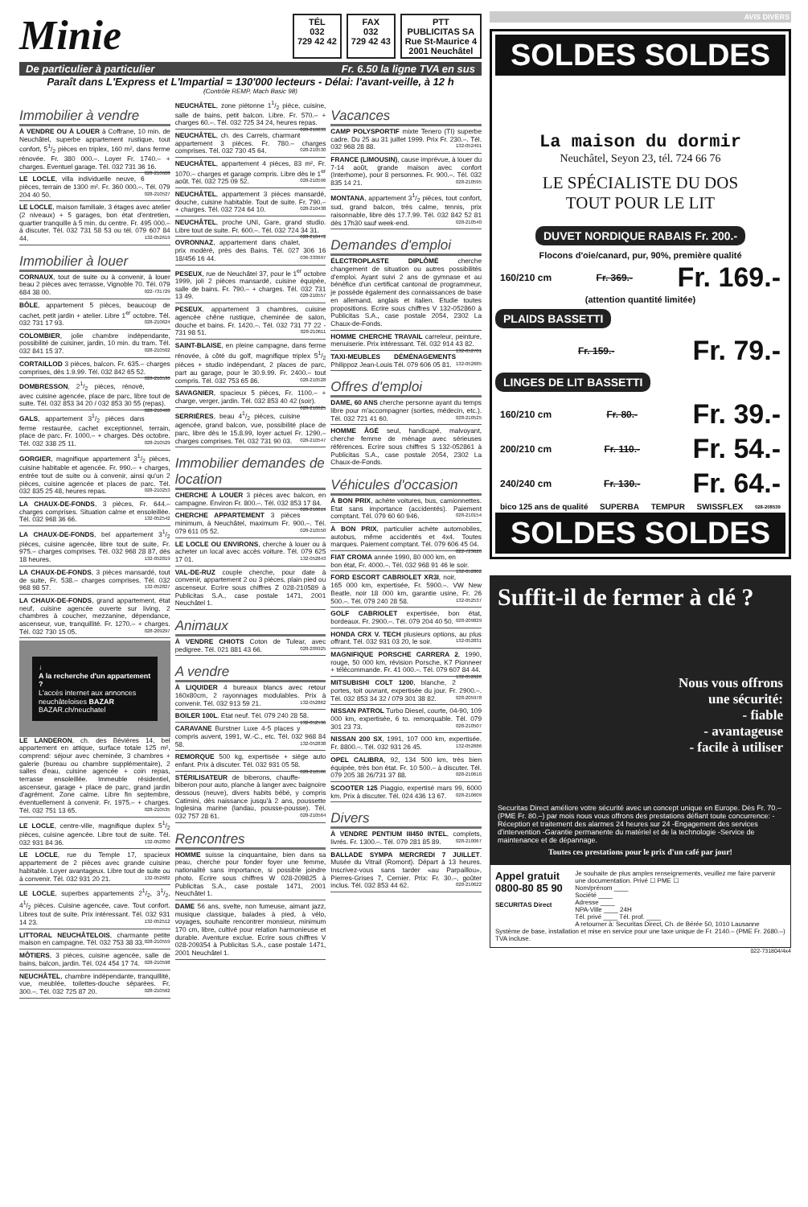Minie
TÉL
032
729 42 42
FAX
032
729 42 43
PTT
PUBLICITAS SA
Rue St-Maurice 4
2001 Neuchâtel
De particulier à particulier Fr. 6.50 la ligne TVA en sus
Paraît dans L'Express et L'Impartial = 130'000 lecteurs - Délai: l'avant-veille, à 12 h
(Contrôle REMP, Mach Basic 98)
Immobilier à vendre
À VENDRE OU À LOUER à Coffrane, 10 min. de Neuchâtel, superbe appartement rustique, tout confort, 51/2 pièces en triplex, 160 m², dans ferme rénovée. Fr. 380 000.–. Loyer Fr. 1740.– + charges. Eventuel garage. Tél. 032 731 36 16. 028-210608
LE LOCLE, villa individuelle neuve, 6 pièces, terrain de 1300 m². Fr. 360 000.–. Tél. 079 204 40 50. 028-210527
LE LOCLE, maison familiale, 3 étages avec atelier (2 niveaux) + 5 garages, bon état d'entretien, quartier tranquille à 5 min. du centre. Fr. 495 000.– à discuter. Tél. 032 731 58 53 ou tél. 079 607 84 44. 132-052619
Immobilier à louer
CORNAUX, tout de suite ou à convenir, à louer beau 2 pièces avec terrasse, Vignoble 70. Tél. 079 684 38 00. 022-731729
BÔLE, appartement 5 pièces, beaucoup de cachet, petit jardin + atelier. Libre 1<sup>er</sup> octobre. Tél. 032 731 17 93. 028-210624
COLOMBIER, jolie chambre indépendante, possibilité de cuisiner, jardin, 10 min. du tram. Tél. 032 841 15 37. 028-210502
CORTAILLOD 3 pièces, balcon. Fr. 635.– charges comprises, dès 1.9.99. Tél. 032 842 65 52. 028-210536
DOMBRESSON, 21/2 pièces, rénové, avec cuisine agencée, place de parc, libre tout de suite. Tél. 032 853 34 20 / 032 853 30 55 (repas). 028-210408
GALS, appartement 31/2 pièces dans ferme restaurée, cachet exceptionnel, terrain, place de parc. Fr. 1000.– + charges. Dès octobre. Tél. 032 338 25 11. 028-210529
GORGIER, magnifique appartement 31/2 pièces, cuisine habitable et agencée. Fr. 990.– + charges, entrée tout de suite ou à convenir, ainsi qu'un 2 pièces, cuisine agencée et places de parc. Tél. 032 835 25 48, heures repas. 028-210253
LA CHAUX-DE-FONDS, 3 pièces, Fr. 644.– charges comprises. Situation calme et ensoleillée. Tél. 032 968 36 66. 132-052542
LA CHAUX-DE-FONDS, bel appartement 31/2 pièces, cuisine agencée, libre tout de suite, Fr. 975.– charges comprises. Tél. 032 968 28 87, dès 18 heures. 132-052819
LA CHAUX-DE-FONDS, 3 pièces mansardé, tout de suite, Fr. 538.– charges comprises. Tél. 032 968 98 57. 132-052827
LA CHAUX-DE-FONDS, grand appartement, état neuf, cuisine agencée ouverte sur living, 2 chambres à coucher, mezzanine, dépendance, ascenseur, vue, tranquillité. Fr. 1270.– + charges. Tél. 032 730 15 05. 028-209297
↓
A la recherche d'un appartement ?
L'accès internet aux annonces neuchâteloises BAZAR BAZAR.ch/neuchatel
LE LANDERON, ch. des Bévières 14, bel appartement en attique, surface totale 125 m², comprend: séjour avec cheminée, 3 chambres + galerie (bureau ou chambre supplémentaire), 2 salles d'eau, cuisine agencée + coin repas, terrasse ensoleillée. Immeuble résidentiel, ascenseur, garage + place de parc, grand jardin d'agrément. Zone calme. Libre fin septembre, éventuellement à convenir. Fr. 1975.– + charges. Tél. 032 751 13 65. 028-210535
LE LOCLE, centre-ville, magnifique duplex 51/2 pièces, cuisine agencée. Libre tout de suite. Tél. 032 931 84 36. 132-052850
LE LOCLE, rue du Temple 17, spacieux appartement de 2 pièces avec grande cuisine habitable. Loyer avantageux. Libre tout de suite ou à convenir. Tél. 032 931 20 21. 132-052682
LE LOCLE, superbes appartements 21/2, 31/2, 41/2 pièces. Cuisine agencée, cave. Tout confort. Libres tout de suite. Prix intéressant. Tél. 032 931 14 23. 132-052512
LITTORAL NEUCHÂTELOIS, charmante petite maison en campagne. Tél. 032 753 38 33. 028-210559
MÔTIERS, 3 pièces, cuisine agencée, salle de bains, balcon, jardin. Tél. 024 454 17 74. 028-210598
NEUCHÂTEL, chambre indépendante, tranquillité, vue, meublée, toilettes-douche séparées. Fr. 300.–. Tél. 032 725 87 20. 028-210562
NEUCHÂTEL, zone piétonne 11/2 pièce, cuisine, salle de bains, petit balcon. Libre. Fr. 570.– + charges 60.–. Tél. 032 725 34 24, heures repas. 028-210633
NEUCHÂTEL, ch. des Carrels, charmant appartement 3 pièces. Fr. 780.– charges comprises. Tél. 032 730 45 64. 028-210530
NEUCHÂTEL, appartement 4 pièces, 83 m², Fr. 1070.– charges et garage compris. Libre dès le 1<sup>er</sup> août. Tél. 032 725 09 52. 028-210596
NEUCHÂTEL, appartement 3 pièces mansardé, douche, cuisine habitable. Tout de suite. Fr. 790.– + charges. Tél. 032 724 64 10. 028-210438
NEUCHÂTEL, proche UNI, Gare, grand studio. Libre tout de suite. Fr. 600.–. Tél. 032 724 34 31. 028-210472
OVRONNAZ, appartement dans chalet, prix modéré, près des Bains. Tél. 027 306 16 18/456 16 44. 036-333697
PESEUX, rue de Neuchâtel 37, pour le 1<sup>er</sup> octobre 1999, joli 2 pièces mansardé, cuisine équipée, salle de bains. Fr. 790.– + charges. Tél. 032 731 13 49. 028-210557
PESEUX, appartement 3 chambres, cuisine agencée chêne rustique, cheminée de salon, douche et bains. Fr. 1420.–. Tél. 032 731 77 22 - 731 98 51. 028-210611
SAINT-BLAISE, en pleine campagne, dans ferme rénovée, à côté du golf, magnifique triplex 51/2 pièces + studio indépendant, 2 places de parc, part au garage, pour le 30.9.99. Fr. 2400.– tout compris. Tél. 032 753 65 86. 028-210528
SAVAGNIER, spacieux 5 pièces, Fr. 1100.– + charge, verger, jardin. Tél. 032 853 40 42 (soir). 028-210625
SERRIÈRES, beau 41/2 pièces, cuisine agencée, grand balcon, vue, possibilité place de parc, libre dès le 15.8.99, loyer actuel Fr. 1290.– charges comprises. Tél. 032 731 90 03. 028-210547
Immobilier demandes de location
CHERCHE À LOUER 3 pièces avec balcon, en campagne. Environ Fr. 800.–. Tél. 032 853 17 84. 028-210619
CHERCHE APPARTEMENT 3 pièces minimum, à Neuchâtel, maximum Fr. 900.–. Tél. 079 611 05 52. 028-210550
LE LOCLE OU ENVIRONS, cherche à louer ou à acheter un local avec accès voiture. Tél. 079 625 17 01. 132-052843
VAL-DE-RUZ couple cherche, pour date à convenir, appartement 2 ou 3 pièces, plain pied ou ascenseur. Ecrire sous chiffres Z 028-210589 à Publicitas S.A., case postale 1471, 2001 Neuchâtel 1.
Animaux
À VENDRE CHIOTS Coton de Tulear, avec pedigree. Tél. 021 881 43 66. 028-209925
A vendre
À LIQUIDER 4 bureaux blancs avec retour 160x80cm, 2 rayonnages modulables. Prix à convenir. Tél. 032 913 59 21. 132-052862
BOILER 100L. Etat neuf. Tél. 079 240 28 58. 132-052536
CARAVANE Burstner Luxe 4-5 places y compris auvent, 1991, W.-C., etc. Tél. 032 968 84 58. 132-052838
REMORQUE 500 kg, expertisée + siège auto enfant. Prix à discuter. Tél. 032 931 05 58. 028-210506
STÉRILISATEUR de biberons, chauffe-biberon pour auto, planche à langer avec baignoire dessous (neuve), divers habits bébé, y compris Catimini, dès naissance jusqu'à 2 ans, poussette Inglesina marine (landau, pousse-pousse). Tél. 032 757 28 61. 028-210564
Rencontres
HOMME suisse la cinquantaine, bien dans sa peau, cherche pour fonder foyer une femme, nationalité sans importance, si possible joindre photo. Ecrire sous chiffres W 028-209825 à Publicitas S.A., case postale 1471, 2001 Neuchâtel 1.
DAME 56 ans, svelte, non fumeuse, aimant jazz, musique classique, balades à pied, à vélo, voyages, souhaite rencontrer monsieur, minimum 170 cm, libre, cultivé pour relation harmonieuse et durable. Aventure exclue. Ecrire sous chiffres V 028-209354 à Publicitas S.A., case postale 1471, 2001 Neuchâtel 1.
Vacances
CAMP POLYSPORTIF mixte Tenero (TI) superbe cadre. Du 25 au 31 juillet 1999. Prix Fr. 230.–. Tél. 032 968 28 88. 132-052491
FRANCE (LIMOUSIN), cause imprévue, à louer du 7-14 août, grande maison avec confort (Interhome), pour 8 personnes. Fr. 900.–. Tél. 032 835 14 21. 028-210595
MONTANA, appartement 31/2 pièces, tout confort, sud, grand balcon, très calme, tennis, prix raisonnable, libre dès 17.7.99. Tél. 032 842 52 81 dès 17h30 sauf week-end. 028-210540
Demandes d'emploi
ÉLECTROPLASTE DIPLÔMÉ cherche changement de situation ou autres possibilités d'emploi. Ayant suivi 2 ans de gymnase et au bénéfice d'un certificat cantonal de programmeur, je possède également des connaissances de base en allemand, anglais et italien. Etudie toutes propositions. Ecrire sous chiffres V 132-052860 à Publicitas S.A., case postale 2054, 2302 La Chaux-de-Fonds.
HOMME CHERCHE TRAVAIL carreleur, peinture, menuiserie. Prix intéressant. Tél. 032 914 43 82. 132-052701
TAXI-MEUBLES DÉMÉNAGEMENTS Philippoz Jean-Louis Tél. 079 606 05 81. 132-052685
Offres d'emploi
DAME, 60 ANS cherche personne ayant du temps libre pour m'accompagner (sorties, médecin, etc.). Tél. 032 721 41 60. 028-210525
HOMME ÂGÉ seul, handicapé, malvoyant, cherche femme de ménage avec sérieuses références. Ecrire sous chiffres S 132-052861 à Publicitas S.A., case postale 2054, 2302 La Chaux-de-Fonds.
Véhicules d'occasion
À BON PRIX, achète voitures, bus, camionnettes. Etat sans importance (accidentés). Paiement comptant. Tél. 079 60 60 946. 028-210154
À BON PRIX, particulier achète automobiles, autobus, même accidentés et 4x4. Toutes marques. Paiement comptant. Tél. 079 606 45 04. 022-723620
FIAT CROMA année 1990, 80 000 km, en bon état, Fr. 4000.–. Tél. 032 968 91 46 le soir. 132-052802
FORD ESCORT CABRIOLET XR3I, noir, 165 000 km, expertisée, Fr. 5900.–. VW New Beatle, noir 18 000 km, garantie usine, Fr. 26 500.–. Tél. 079 240 28 58. 132-052537
GOLF CABRIOLET expertisée, bon état, bordeaux. Fr. 2900.–. Tél. 079 204 40 50. 028-209829
HONDA CRX V. TECH plusieurs options, au plus offrant. Tél. 032 931 03 20, le soir. 132-052831
MAGNIFIQUE PORSCHE CARRERA 2, 1990, rouge, 50 000 km, révision Porsche, K7 Pionneer + télécommande. Fr. 41 000.–. Tél. 079 607 84 44. 132-052620
MITSUBISHI COLT 1200, blanche, 2 portes, toit ouvrant, expertisée du jour. Fr. 2900.–. Tél. 032 853 34 32 / 079 301 38 82. 028-205978
NISSAN PATROL Turbo Diesel, courte, 04-90, 109 000 km, expertisée, 6 to. remorquable. Tél. 079 301 23 73. 028-210507
NISSAN 200 SX, 1991, 107 000 km, expertisée. Fr. 8800.–. Tél. 032 931 26 45. 132-052686
OPEL CALIBRA, 92, 134 500 km, très bien équipée, très bon état. Fr. 10 500.– à discuter. Tél. 079 205 38 26/731 37 88. 028-210610
SCOOTER 125 Piaggio, expertisé mars 99, 6000 km. Prix à discuter. Tél. 024 436 13 67. 028-210609
Divers
À VENDRE PENTIUM III450 INTEL, complets, livrés. Fr. 1300.–. Tél. 079 281 85 89. 028-210067
BALLADE SYMPA MERCREDI 7 JUILLET. Musée du Vitrail (Romont). Départ à 13 heures. Inscrivez-vous sans tarder «au Parpaillou», Pierres-Grises 7, Cernier. Prix: Fr. 30.–, goûter inclus. Tél. 032 853 44 62. 028-210622
AVIS DIVERS
SOLDES SOLDES
La maison du dormir
Neuchâtel, Seyon 23, tél. 724 66 76
LE SPÉCIALISTE DU DOS
TOUT POUR LE LIT
DUVET NORDIQUE RABAIS Fr. 200.-
Flocons d'oie/canard, pur, 90%, première qualité
160/210 cm Fr. 369.- Fr. 169.-
(attention quantité limitée)
PLAIDS BASSETTI
Fr. 159.- Fr. 79.-
LINGES DE LIT BASSETTI
160/210 cm Fr. 80.- Fr. 39.-
200/210 cm Fr. 110.- Fr. 54.-
240/240 cm Fr. 130.- Fr. 64.-
bico 125 ans de qualité SUPERBA TEMPUR SWISSFLEX 028-208539
SOLDES SOLDES
Suffit-il de fermer à clé ?
Nous vous offrons
une sécurité:
- fiable
- avantageuse
- facile à utiliser
Securitas Direct améliore votre sécurité avec un concept unique en Europe. Dès Fr. 70.– (PME Fr. 80.–) par mois nous vous offrons des prestations défiant toute concurrence: -Réception et traitement des alarmes 24 heures sur 24 -Engagement des services d'intervention -Garantie permanente du matériel et de la technologie -Service de maintenance et de dépannage.
Toutes ces prestations pour le prix d'un café par jour!
Appel gratuit
0800-80 85 90
SECURITAS Direct
Je souhaite de plus amples renseignements, veuillez me faire parvenir une documentation. Privé ☐ PME ☐
Nom/prénom ____
Société ____
Adresse ____
NPA-Ville ____ 24H
Tél. privé ____ Tél. prof. ____
A retourner à: Securitas Direct, Ch. de Bérée 50, 1010 Lausanne
Système de base, installation et mise en service pour une taxe unique de Fr. 2140.– (PME Fr. 2680.–) TVA incluse.
022-731804/4x4